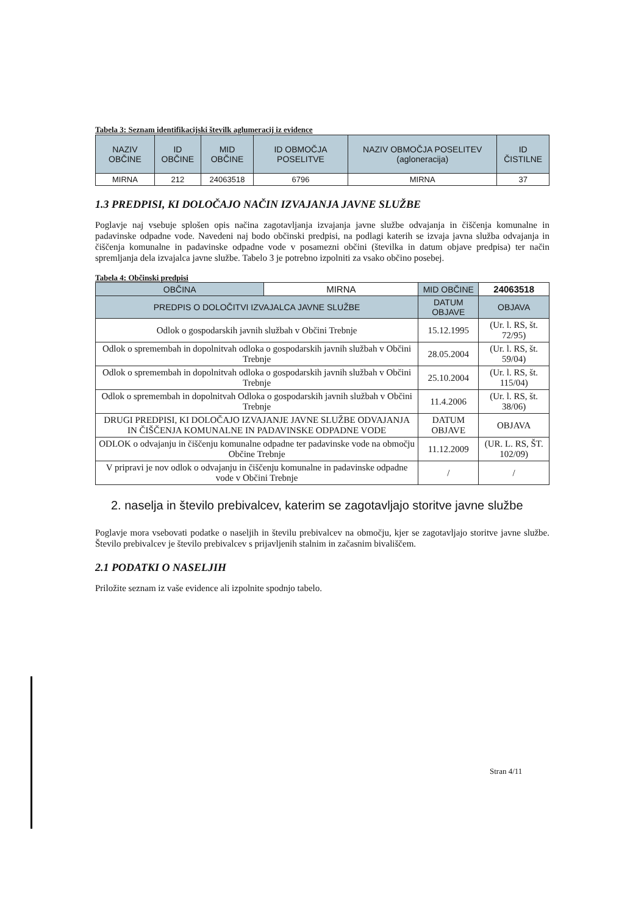Tabela 3: Seznam identifikacijski številk aglumeracij iz evidence
| NAZIV OBČINE | ID OBČINE | MID OBČINE | ID OBMOČJA POSELITVE | NAZIV OBMOČJA POSELITEV (agloneracija) | ID ČISTILNE |
| --- | --- | --- | --- | --- | --- |
| MIRNA | 212 | 24063518 | 6796 | MIRNA | 37 |
1.3 PREDPISI, KI DOLOČAJO NAČIN IZVAJANJA JAVNE SLUŽBE
Poglavje naj vsebuje splošen opis načina zagotavljanja izvajanja javne službe odvajanja in čiščenja komunalne in padavinske odpadne vode. Navedeni naj bodo občinski predpisi, na podlagi katerih se izvaja javna služba odvajanja in čiščenja komunalne in padavinske odpadne vode v posamezni občini (številka in datum objave predpisa) ter način spremljanja dela izvajalca javne službe. Tabelo 3 je potrebno izpolniti za vsako občino posebej.
Tabela 4: Občinski predpisi
| OBČINA | MIRNA | MID OBČINE | 24063518 |
| PREDPIS O DOLOČITVI IZVAJALCA JAVNE SLUŽBE | | DATUM OBJAVE | OBJAVA |
| Odlok o gospodarskih javnih službah v Občini Trebnje | | 15.12.1995 | (Ur. l. RS, št. 72/95) |
| Odlok o spremembah in dopolnitvah odloka o gospodarskih javnih službah v Občini Trebnje | | 28.05.2004 | (Ur. l. RS, št. 59/04) |
| Odlok o spremembah in dopolnitvah odloka o gospodarskih javnih službah v Občini Trebnje | | 25.10.2004 | (Ur. l. RS, št. 115/04) |
| Odlok o spremembah in dopolnitvah Odloka o gospodarskih javnih službah v Občini Trebnje | | 11.4.2006 | (Ur. l. RS, št. 38/06) |
| DRUGI PREDPISI, KI DOLOČAJO IZVAJANJE JAVNE SLUŽBE ODVAJANJA IN ČIŠČENJA KOMUNALNE IN PADAVINSKE ODPADNE VODE | | DATUM OBJAVE | OBJAVA |
| ODLOK o odvajanju in čiščenju komunalne odpadne ter padavinske vode na območju Občine Trebnje | | 11.12.2009 | (UR. L. RS, ŠT. 102/09) |
| V pripravi je nov odlok o odvajanju in čiščenju komunalne in padavinske odpadne vode v Občini Trebnje | | / | / |
2. naselja in število prebivalcev, katerim se zagotavljajo storitve javne službe
Poglavje mora vsebovati podatke o naseljih in številu prebivalcev na območju, kjer se zagotavljajo storitve javne službe. Število prebivalcev je število prebivalcev s prijavljenih stalnim in začasnim bivališčem.
2.1 PODATKI O NASELJIH
Priložite seznam iz vaše evidence ali izpolnite spodnjo tabelo.
Stran 4/11